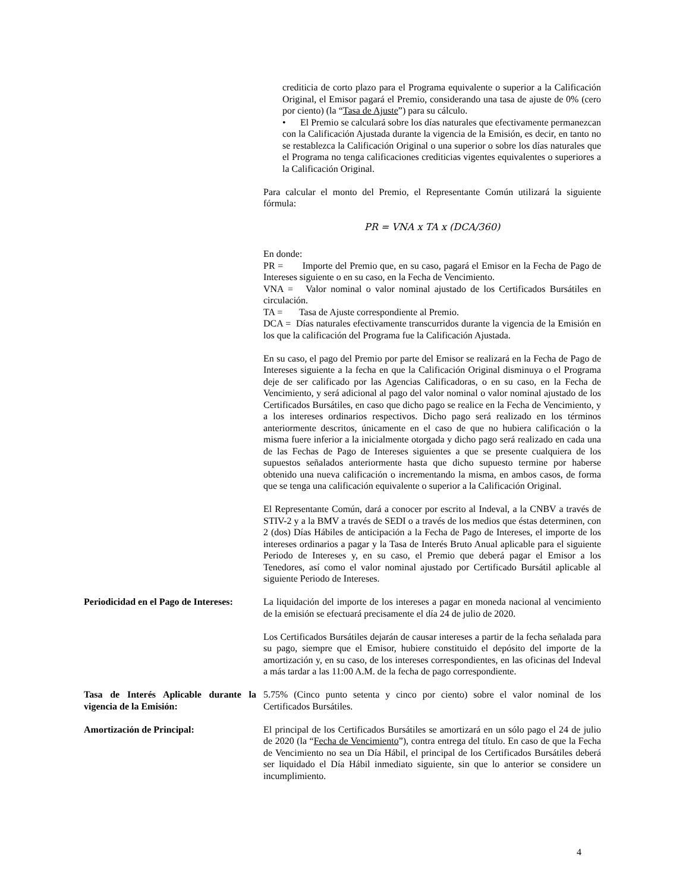crediticia de corto plazo para el Programa equivalente o superior a la Calificación Original, el Emisor pagará el Premio, considerando una tasa de ajuste de 0% (cero por ciento) (la “Tasa de Ajuste”) para su cálculo.
• El Premio se calculará sobre los días naturales que efectivamente permanezcan con la Calificación Ajustada durante la vigencia de la Emisión, es decir, en tanto no se restablezca la Calificación Original o una superior o sobre los días naturales que el Programa no tenga calificaciones crediticias vigentes equivalentes o superiores a la Calificación Original.
Para calcular el monto del Premio, el Representante Común utilizará la siguiente fórmula:
PR = VNA x TA x (DCA/360)
En donde:
PR = Importe del Premio que, en su caso, pagará el Emisor en la Fecha de Pago de Intereses siguiente o en su caso, en la Fecha de Vencimiento.
VNA = Valor nominal o valor nominal ajustado de los Certificados Bursátiles en circulación.
TA = Tasa de Ajuste correspondiente al Premio.
DCA = Días naturales efectivamente transcurridos durante la vigencia de la Emisión en los que la calificación del Programa fue la Calificación Ajustada.
En su caso, el pago del Premio por parte del Emisor se realizará en la Fecha de Pago de Intereses siguiente a la fecha en que la Calificación Original disminuya o el Programa deje de ser calificado por las Agencias Calificadoras, o en su caso, en la Fecha de Vencimiento, y será adicional al pago del valor nominal o valor nominal ajustado de los Certificados Bursátiles, en caso que dicho pago se realice en la Fecha de Vencimiento, y a los intereses ordinarios respectivos. Dicho pago será realizado en los términos anteriormente descritos, únicamente en el caso de que no hubiera calificación o la misma fuere inferior a la inicialmente otorgada y dicho pago será realizado en cada una de las Fechas de Pago de Intereses siguientes a que se presente cualquiera de los supuestos señalados anteriormente hasta que dicho supuesto termine por haberse obtenido una nueva calificación o incrementando la misma, en ambos casos, de forma que se tenga una calificación equivalente o superior a la Calificación Original.
El Representante Común, dará a conocer por escrito al Indeval, a la CNBV a través de STIV-2 y a la BMV a través de SEDI o a través de los medios que éstas determinen, con 2 (dos) Días Hábiles de anticipación a la Fecha de Pago de Intereses, el importe de los intereses ordinarios a pagar y la Tasa de Interés Bruto Anual aplicable para el siguiente Periodo de Intereses y, en su caso, el Premio que deberá pagar el Emisor a los Tenedores, así como el valor nominal ajustado por Certificado Bursátil aplicable al siguiente Periodo de Intereses.
Periodicidad en el Pago de Intereses:
La liquidación del importe de los intereses a pagar en moneda nacional al vencimiento de la emisión se efectuará precisamente el día 24 de julio de 2020.
Los Certificados Bursátiles dejarán de causar intereses a partir de la fecha señalada para su pago, siempre que el Emisor, hubiere constituido el depósito del importe de la amortización y, en su caso, de los intereses correspondientes, en las oficinas del Indeval a más tardar a las 11:00 A.M. de la fecha de pago correspondiente.
Tasa de Interés Aplicable durante la vigencia de la Emisión:
5.75% (Cinco punto setenta y cinco por ciento) sobre el valor nominal de los Certificados Bursátiles.
Amortización de Principal: El principal de los Certificados Bursátiles se amortizará en un sólo pago el 24 de julio de 2020 (la “Fecha de Vencimiento”), contra entrega del título. En caso de que la Fecha de Vencimiento no sea un Día Hábil, el principal de los Certificados Bursátiles deberá ser liquidado el Día Hábil inmediato siguiente, sin que lo anterior se considere un incumplimiento.
4